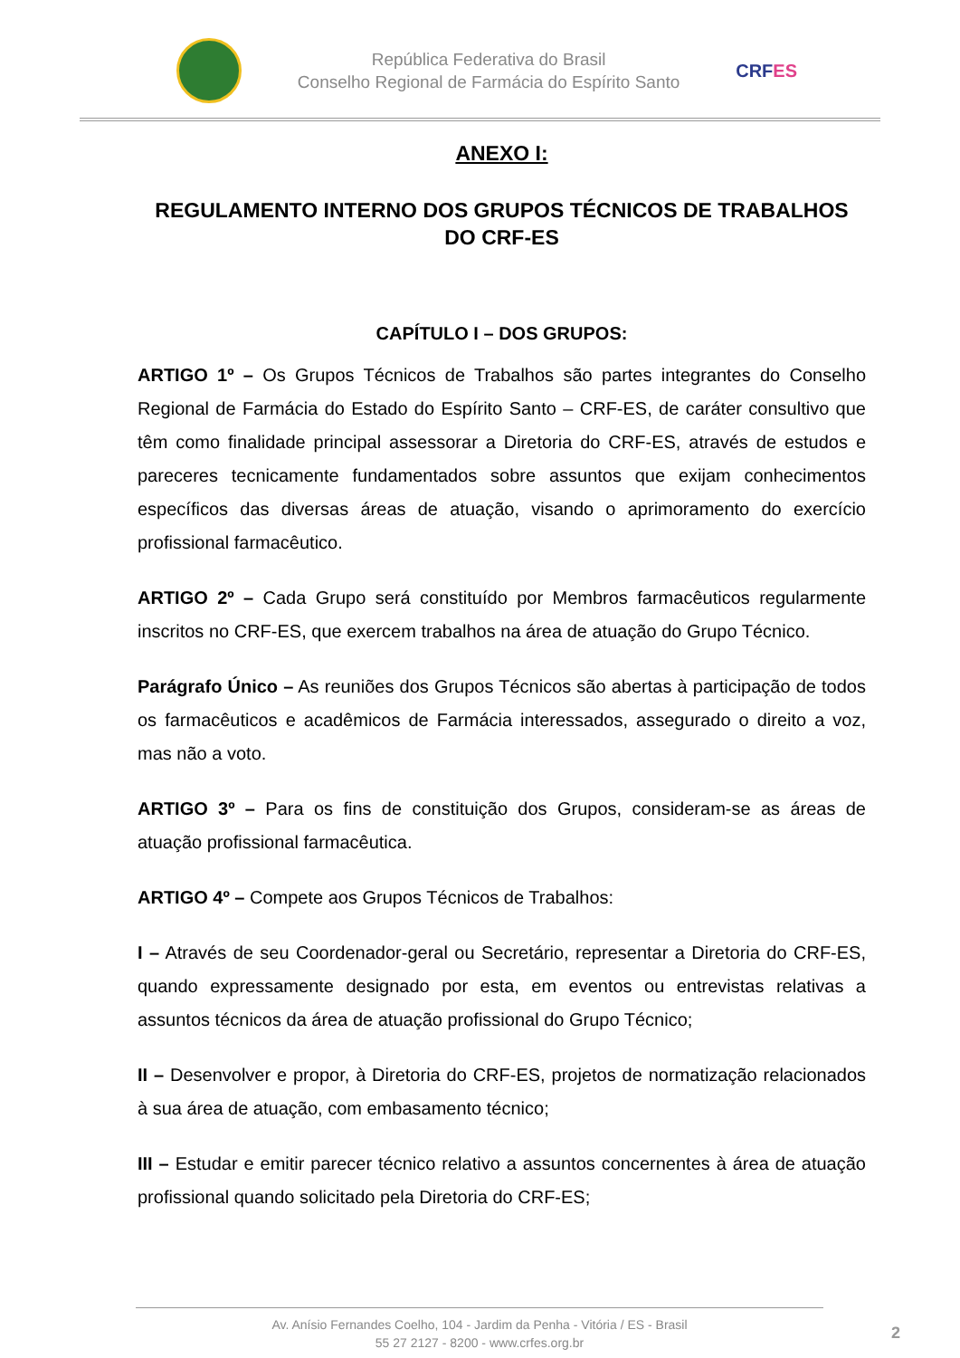República Federativa do Brasil
Conselho Regional de Farmácia do Espírito Santo
CRFES
ANEXO I:
REGULAMENTO INTERNO DOS GRUPOS TÉCNICOS DE TRABALHOS DO CRF-ES
CAPÍTULO I – DOS GRUPOS:
ARTIGO 1º – Os Grupos Técnicos de Trabalhos são partes integrantes do Conselho Regional de Farmácia do Estado do Espírito Santo – CRF-ES, de caráter consultivo que têm como finalidade principal assessorar a Diretoria do CRF-ES, através de estudos e pareceres tecnicamente fundamentados sobre assuntos que exijam conhecimentos específicos das diversas áreas de atuação, visando o aprimoramento do exercício profissional farmacêutico.
ARTIGO 2º – Cada Grupo será constituído por Membros farmacêuticos regularmente inscritos no CRF-ES, que exercem trabalhos na área de atuação do Grupo Técnico.
Parágrafo Único – As reuniões dos Grupos Técnicos são abertas à participação de todos os farmacêuticos e acadêmicos de Farmácia interessados, assegurado o direito a voz, mas não a voto.
ARTIGO 3º – Para os fins de constituição dos Grupos, consideram-se as áreas de atuação profissional farmacêutica.
ARTIGO 4º – Compete aos Grupos Técnicos de Trabalhos:
I – Através de seu Coordenador-geral ou Secretário, representar a Diretoria do CRF-ES, quando expressamente designado por esta, em eventos ou entrevistas relativas a assuntos técnicos da área de atuação profissional do Grupo Técnico;
II – Desenvolver e propor, à Diretoria do CRF-ES, projetos de normatização relacionados à sua área de atuação, com embasamento técnico;
III – Estudar e emitir parecer técnico relativo a assuntos concernentes à área de atuação profissional quando solicitado pela Diretoria do CRF-ES;
Av. Anísio Fernandes Coelho, 104 - Jardim da Penha - Vitória / ES - Brasil
55 27 2127 - 8200 - www.crfes.org.br
2